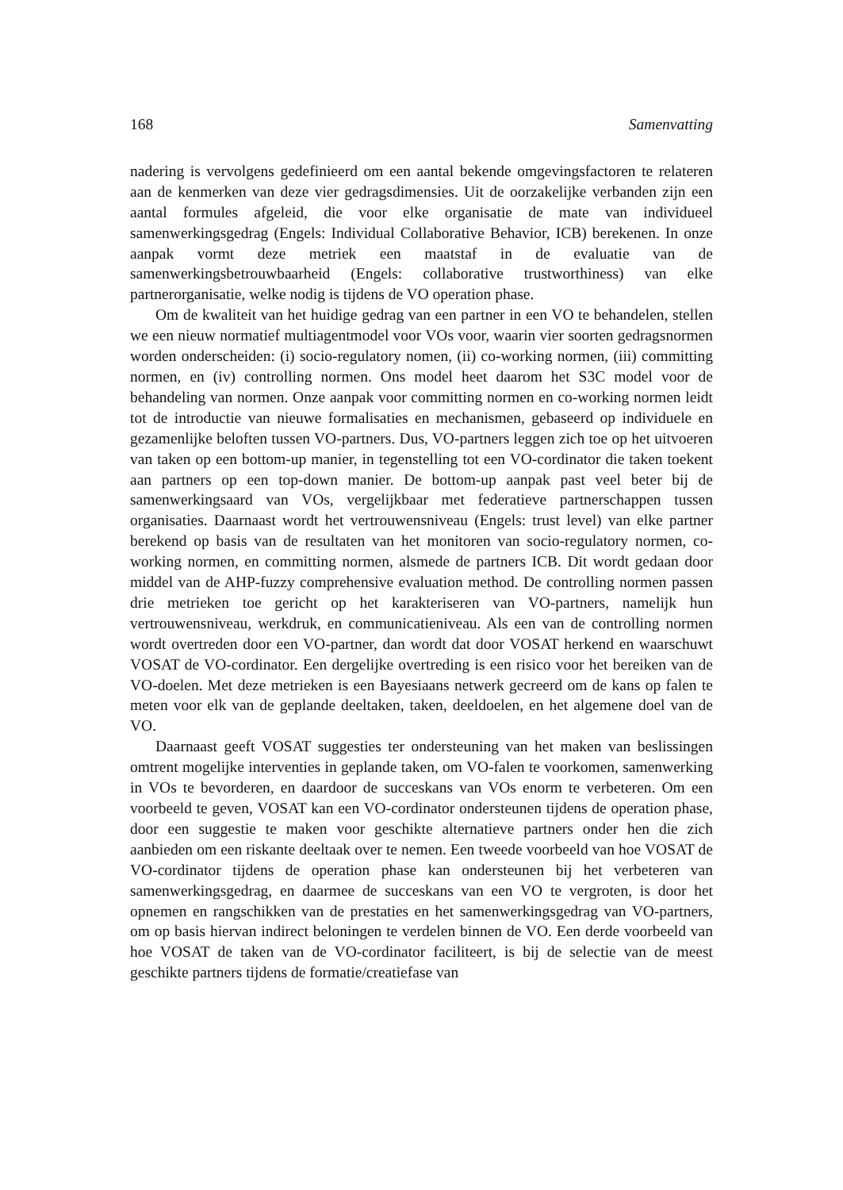168 Samenvatting
nadering is vervolgens gedefinieerd om een aantal bekende omgevingsfactoren te relateren aan de kenmerken van deze vier gedragsdimensies. Uit de oorzakelijke verbanden zijn een aantal formules afgeleid, die voor elke organisatie de mate van individueel samenwerkingsgedrag (Engels: Individual Collaborative Behavior, ICB) berekenen. In onze aanpak vormt deze metriek een maatstaf in de evaluatie van de samenwerkingsbetrouwbaarheid (Engels: collaborative trustworthiness) van elke partnerorganisatie, welke nodig is tijdens de VO operation phase.
Om de kwaliteit van het huidige gedrag van een partner in een VO te behandelen, stellen we een nieuw normatief multiagentmodel voor VOs voor, waarin vier soorten gedragsnormen worden onderscheiden: (i) socio-regulatory nomen, (ii) co-working normen, (iii) committing normen, en (iv) controlling normen. Ons model heet daarom het S3C model voor de behandeling van normen. Onze aanpak voor committing normen en co-working normen leidt tot de introductie van nieuwe formalisaties en mechanismen, gebaseerd op individuele en gezamenlijke beloften tussen VO-partners. Dus, VO-partners leggen zich toe op het uitvoeren van taken op een bottom-up manier, in tegenstelling tot een VO-cordinator die taken toekent aan partners op een top-down manier. De bottom-up aanpak past veel beter bij de samenwerkingsaard van VOs, vergelijkbaar met federatieve partnerschappen tussen organisaties. Daarnaast wordt het vertrouwensniveau (Engels: trust level) van elke partner berekend op basis van de resultaten van het monitoren van socio-regulatory normen, co-working normen, en committing normen, alsmede de partners ICB. Dit wordt gedaan door middel van de AHP-fuzzy comprehensive evaluation method. De controlling normen passen drie metrieken toe gericht op het karakteriseren van VO-partners, namelijk hun vertrouwensniveau, werkdruk, en communicatieniveau. Als een van de controlling normen wordt overtreden door een VO-partner, dan wordt dat door VOSAT herkend en waarschuwt VOSAT de VO-cordinator. Een dergelijke overtreding is een risico voor het bereiken van de VO-doelen. Met deze metrieken is een Bayesiaans netwerk gecreerd om de kans op falen te meten voor elk van de geplande deeltaken, taken, deeldoelen, en het algemene doel van de VO.
Daarnaast geeft VOSAT suggesties ter ondersteuning van het maken van beslissingen omtrent mogelijke interventies in geplande taken, om VO-falen te voorkomen, samenwerking in VOs te bevorderen, en daardoor de succeskans van VOs enorm te verbeteren. Om een voorbeeld te geven, VOSAT kan een VO-cordinator ondersteunen tijdens de operation phase, door een suggestie te maken voor geschikte alternatieve partners onder hen die zich aanbieden om een riskante deeltaak over te nemen. Een tweede voorbeeld van hoe VOSAT de VO-cordinator tijdens de operation phase kan ondersteunen bij het verbeteren van samenwerkingsgedrag, en daarmee de succeskans van een VO te vergroten, is door het opnemen en rangschikken van de prestaties en het samenwerkingsgedrag van VO-partners, om op basis hiervan indirect beloningen te verdelen binnen de VO. Een derde voorbeeld van hoe VOSAT de taken van de VO-cordinator faciliteert, is bij de selectie van de meest geschikte partners tijdens de formatie/creatiefase van